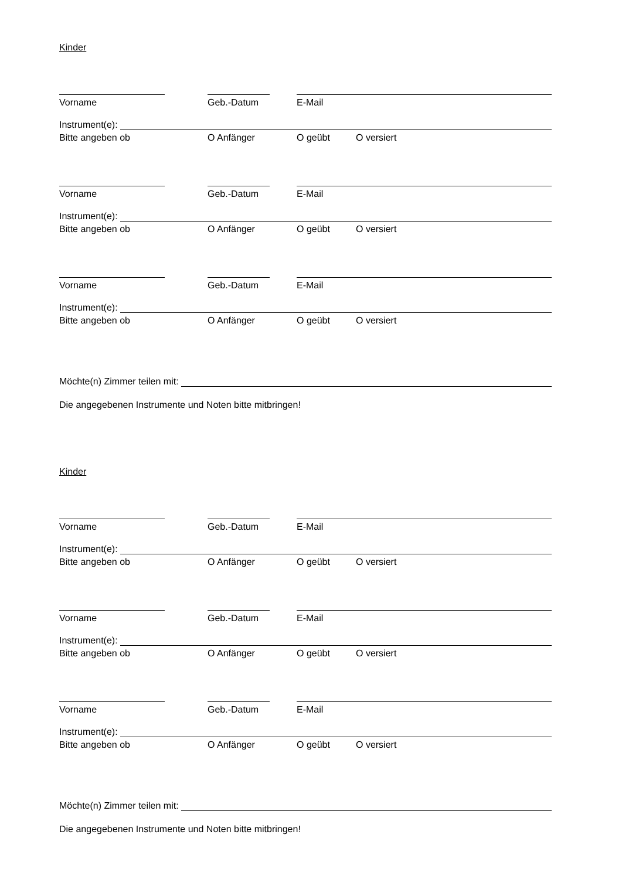Kinder
Vorname Geb.-Datum E-Mail
Instrument(e):
Bitte angeben ob O Anfänger O geübt O versiert
Vorname Geb.-Datum E-Mail
Instrument(e):
Bitte angeben ob O Anfänger O geübt O versiert
Vorname Geb.-Datum E-Mail
Instrument(e):
Bitte angeben ob O Anfänger O geübt O versiert
Möchte(n) Zimmer teilen mit:
Die angegebenen Instrumente und Noten bitte mitbringen!
Kinder
Vorname Geb.-Datum E-Mail
Instrument(e):
Bitte angeben ob O Anfänger O geübt O versiert
Vorname Geb.-Datum E-Mail
Instrument(e):
Bitte angeben ob O Anfänger O geübt O versiert
Vorname Geb.-Datum E-Mail
Instrument(e):
Bitte angeben ob O Anfänger O geübt O versiert
Möchte(n) Zimmer teilen mit:
Die angegebenen Instrumente und Noten bitte mitbringen!